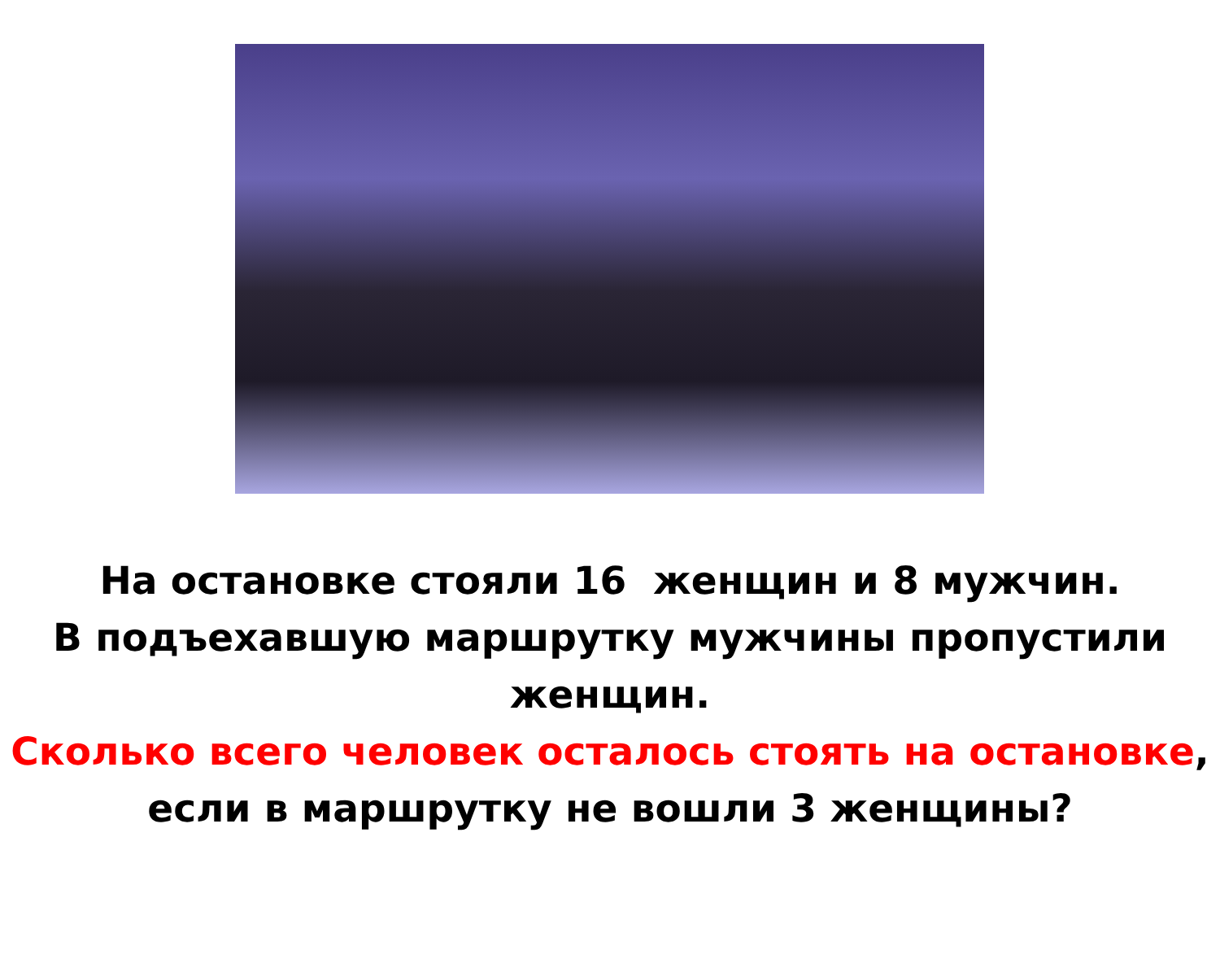На остановке стояли 16 женщин и 8 мужчин.
В подъехавшую маршрутку мужчины пропустили женщин.
Сколько всего человек осталось стоять на остановке,
если в маршрутку не вошли 3 женщины?